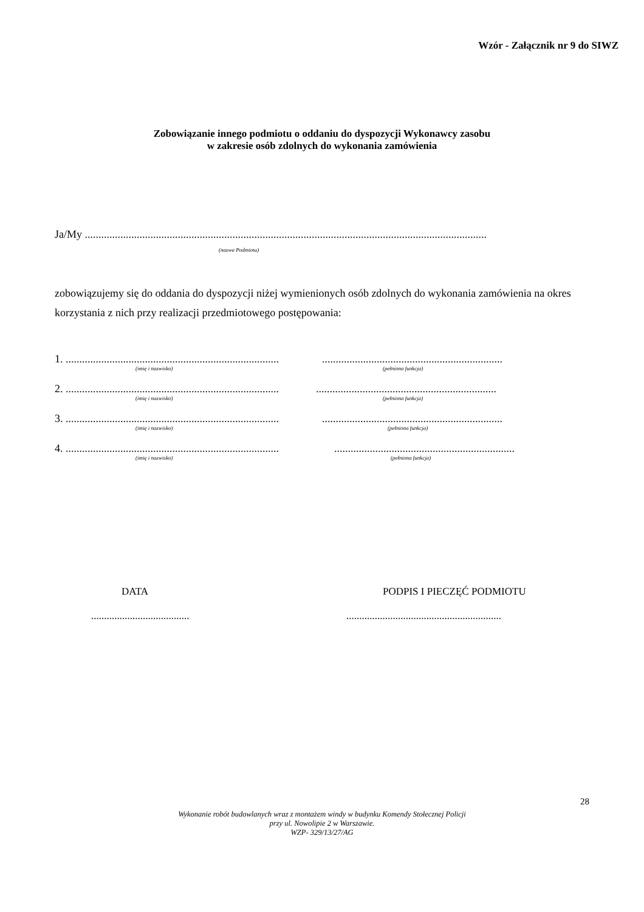Wzór - Załącznik nr 9 do SIWZ
Zobowiązanie innego podmiotu o oddaniu do dyspozycji Wykonawcy zasobu
w zakresie osób zdolnych do wykonania zamówienia
Ja/My ...................................................................................................................................................
(nazwa Podmiotu)
zobowiązujemy się do oddania do dyspozycji niżej wymienionych osób zdolnych do wykonania zamówienia na okres korzystania z nich przy realizacji przedmiotowego postępowania:
1. ..............................................................................
..................................................................
(imię i nazwisko) (pełniona funkcja)
2. ..............................................................................
..................................................................
(imię i nazwisko) (pełniona funkcja)
3. ..............................................................................
..................................................................
(imię i nazwisko) (pełniona funkcja)
4. ..............................................................................
..................................................................
(imię i nazwisko) (pełniona funkcja)
DATA PODPIS I PIECZĘĆ PODMIOTU
...................................... ............................................................
28
Wykonanie robót budowlanych wraz z montażem windy w budynku Komendy Stołecznej Policji
przy ul. Nowolipie 2 w Warszawie.
WZP- 329/13/27/AG